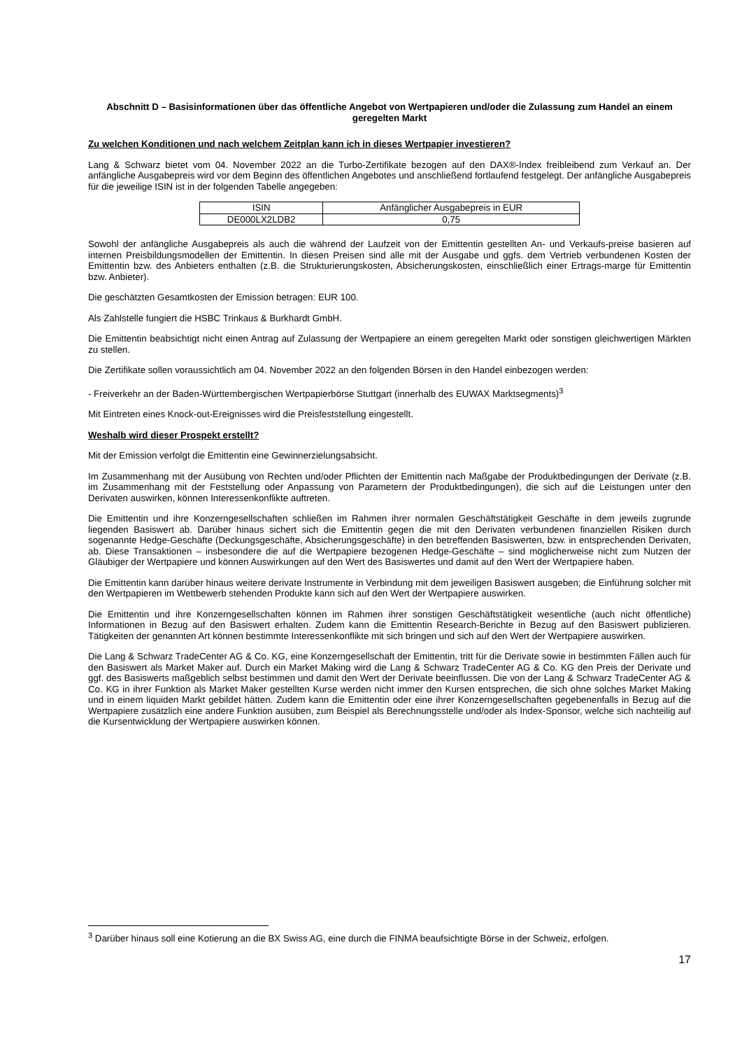Abschnitt D – Basisinformationen über das öffentliche Angebot von Wertpapieren und/oder die Zulassung zum Handel an einem geregelten Markt
Zu welchen Konditionen und nach welchem Zeitplan kann ich in dieses Wertpapier investieren?
Lang & Schwarz bietet vom 04. November 2022 an die Turbo-Zertifikate bezogen auf den DAX®-Index freibleibend zum Verkauf an. Der anfängliche Ausgabepreis wird vor dem Beginn des öffentlichen Angebotes und anschließend fortlaufend festgelegt. Der anfängliche Ausgabepreis für die jeweilige ISIN ist in der folgenden Tabelle angegeben:
| ISIN | Anfänglicher Ausgabepreis in EUR |
| DE000LX2LDB2 | 0,75 |
Sowohl der anfängliche Ausgabepreis als auch die während der Laufzeit von der Emittentin gestellten An- und Verkaufs-preise basieren auf internen Preisbildungsmodellen der Emittentin. In diesen Preisen sind alle mit der Ausgabe und ggfs. dem Vertrieb verbundenen Kosten der Emittentin bzw. des Anbieters enthalten (z.B. die Strukturierungskosten, Absicherungskosten, einschließlich einer Ertrags-marge für Emittentin bzw. Anbieter).
Die geschätzten Gesamtkosten der Emission betragen: EUR 100.
Als Zahlstelle fungiert die HSBC Trinkaus & Burkhardt GmbH.
Die Emittentin beabsichtigt nicht einen Antrag auf Zulassung der Wertpapiere an einem geregelten Markt oder sonstigen gleichwertigen Märkten zu stellen.
Die Zertifikate sollen voraussichtlich am 04. November 2022 an den folgenden Börsen in den Handel einbezogen werden:
- Freiverkehr an der Baden-Württembergischen Wertpapierbörse Stuttgart (innerhalb des EUWAX Marktsegments)<sup>3</sup>
Mit Eintreten eines Knock-out-Ereignisses wird die Preisfeststellung eingestellt.
Weshalb wird dieser Prospekt erstellt?
Mit der Emission verfolgt die Emittentin eine Gewinnerzielungsabsicht.
Im Zusammenhang mit der Ausübung von Rechten und/oder Pflichten der Emittentin nach Maßgabe der Produktbedingungen der Derivate (z.B. im Zusammenhang mit der Feststellung oder Anpassung von Parametern der Produktbedingungen), die sich auf die Leistungen unter den Derivaten auswirken, können Interessenkonflikte auftreten.
Die Emittentin und ihre Konzerngesellschaften schließen im Rahmen ihrer normalen Geschäftstätigkeit Geschäfte in dem jeweils zugrunde liegenden Basiswert ab. Darüber hinaus sichert sich die Emittentin gegen die mit den Derivaten verbundenen finanziellen Risiken durch sogenannte Hedge-Geschäfte (Deckungsgeschäfte, Absicherungsgeschäfte) in den betreffenden Basiswerten, bzw. in entsprechenden Derivaten, ab. Diese Transaktionen – insbesondere die auf die Wertpapiere bezogenen Hedge-Geschäfte – sind möglicherweise nicht zum Nutzen der Gläubiger der Wertpapiere und können Auswirkungen auf den Wert des Basiswertes und damit auf den Wert der Wertpapiere haben.
Die Emittentin kann darüber hinaus weitere derivate Instrumente in Verbindung mit dem jeweiligen Basiswert ausgeben; die Einführung solcher mit den Wertpapieren im Wettbewerb stehenden Produkte kann sich auf den Wert der Wertpapiere auswirken.
Die Emittentin und ihre Konzerngesellschaften können im Rahmen ihrer sonstigen Geschäftstätigkeit wesentliche (auch nicht öffentliche) Informationen in Bezug auf den Basiswert erhalten. Zudem kann die Emittentin Research-Berichte in Bezug auf den Basiswert publizieren. Tätigkeiten der genannten Art können bestimmte Interessenkonflikte mit sich bringen und sich auf den Wert der Wertpapiere auswirken.
Die Lang & Schwarz TradeCenter AG & Co. KG, eine Konzerngesellschaft der Emittentin, tritt für die Derivate sowie in bestimmten Fällen auch für den Basiswert als Market Maker auf. Durch ein Market Making wird die Lang & Schwarz TradeCenter AG & Co. KG den Preis der Derivate und ggf. des Basiswerts maßgeblich selbst bestimmen und damit den Wert der Derivate beeinflussen. Die von der Lang & Schwarz TradeCenter AG & Co. KG in ihrer Funktion als Market Maker gestellten Kurse werden nicht immer den Kursen entsprechen, die sich ohne solches Market Making und in einem liquiden Markt gebildet hätten. Zudem kann die Emittentin oder eine ihrer Konzerngesellschaften gegebenenfalls in Bezug auf die Wertpapiere zusätzlich eine andere Funktion ausüben, zum Beispiel als Berechnungsstelle und/oder als Index-Sponsor, welche sich nachteilig auf die Kursentwicklung der Wertpapiere auswirken können.
<sup>3</sup> Darüber hinaus soll eine Kotierung an die BX Swiss AG, eine durch die FINMA beaufsichtigte Börse in der Schweiz, erfolgen.
17